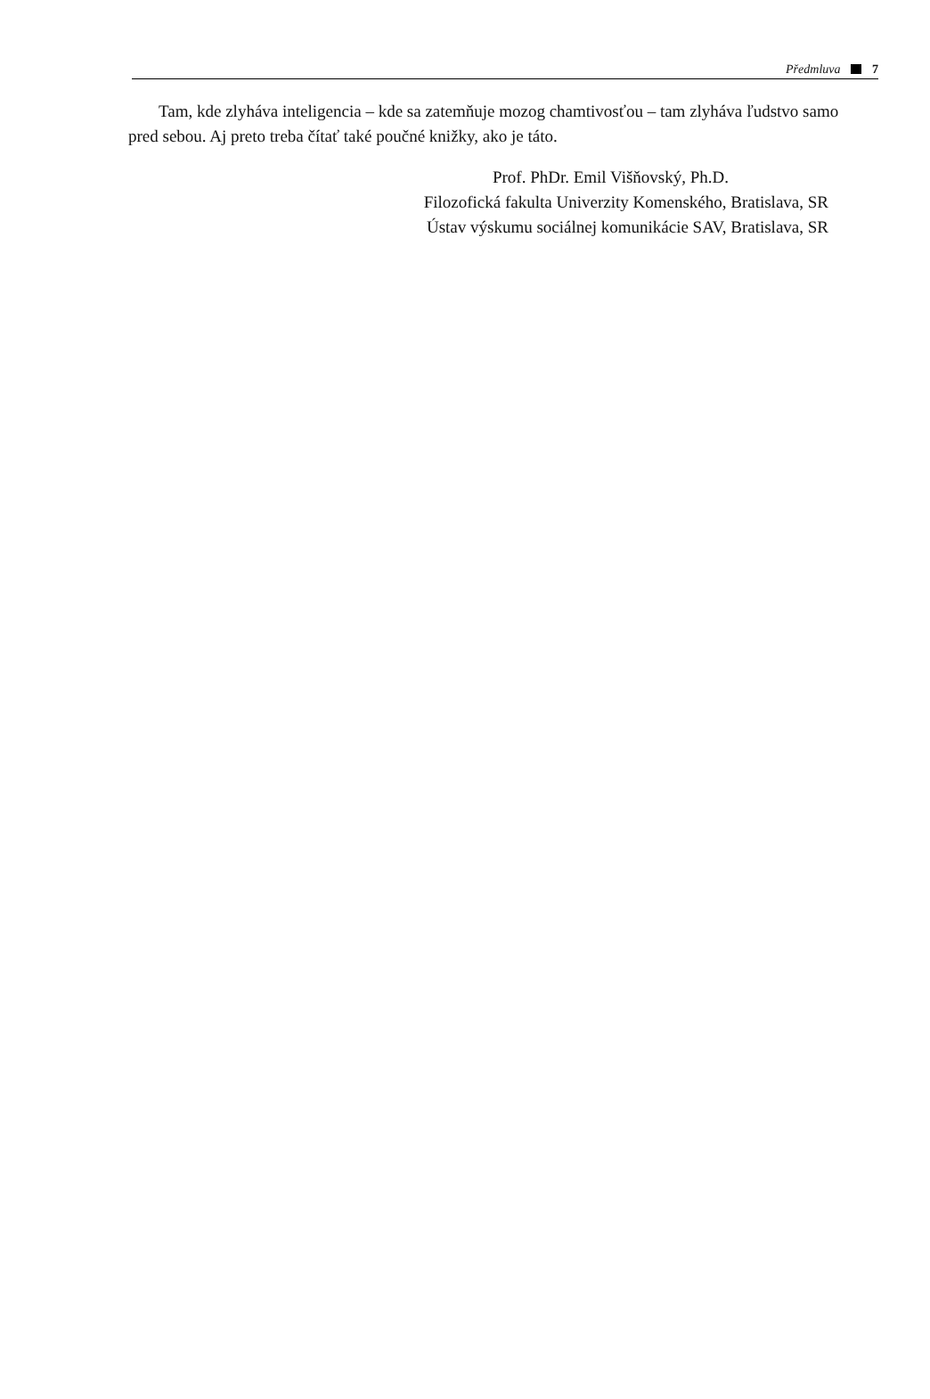Předmluva 7
Tam, kde zlyháva inteligencia – kde sa zatemňuje mozog chamtivosťou – tam zlyháva ľudstvo samo pred sebou. Aj preto treba čítať také poučné knižky, ako je táto.
Prof. PhDr. Emil Višňovský, Ph.D.
Filozofická fakulta Univerzity Komenského, Bratislava, SR
Ústav výskumu sociálnej komunikácie SAV, Bratislava, SR